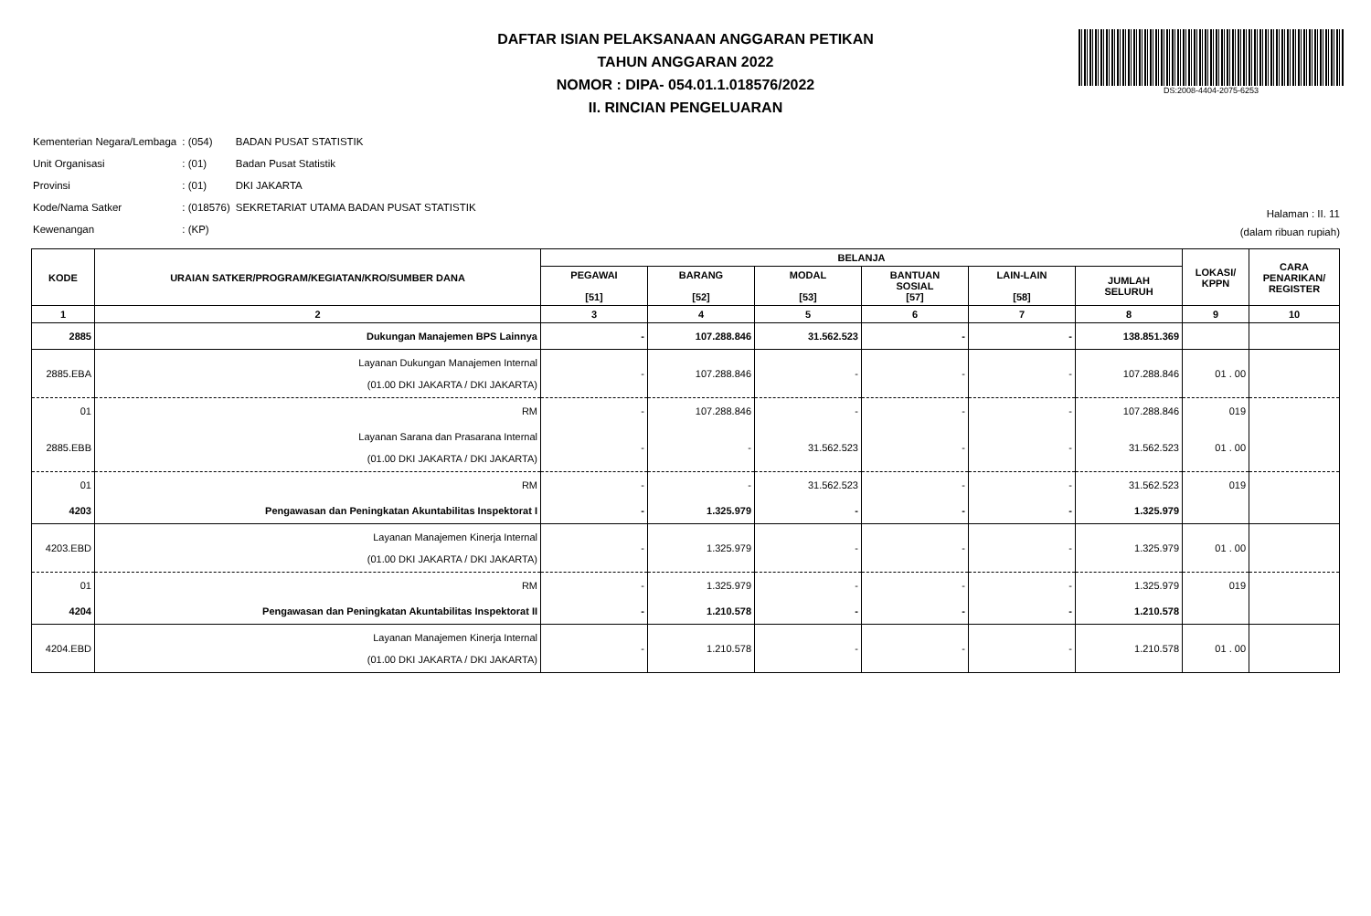DAFTAR ISIAN PELAKSANAAN ANGGARAN PETIKAN
TAHUN ANGGARAN 2022
NOMOR : DIPA- 054.01.1.018576/2022
II. RINCIAN PENGELUARAN
DS:2008-4404-2075-6253
| Kementerian Negara/Lembaga | : (054) | BADAN PUSAT STATISTIK |
| Unit Organisasi | : (01) | Badan Pusat Statistik |
| Provinsi | : (01) | DKI JAKARTA |
| Kode/Nama Satker | : (018576) | SEKRETARIAT UTAMA BADAN PUSAT STATISTIK |
| Kewenangan | : (KP) | |
Halaman : II. 11
(dalam ribuan rupiah)
| KODE | URAIAN SATKER/PROGRAM/KEGIATAN/KRO/SUMBER DANA | BELANJA | | | | | | LOKASI/ KPPN | CARA PENARIKAN/ REGISTER |
| --- | --- | --- | --- | --- | --- | --- | --- | --- | --- |
| | | PEGAWAI [51] | BARANG [52] | MODAL [53] | BANTUAN SOSIAL [57] | LAIN-LAIN [58] | JUMLAH SELURUH | | |
| 1 | 2 | 3 | 4 | 5 | 6 | 7 | 8 | 9 | 10 |
| 2885 | Dukungan Manajemen BPS Lainnya | - | 107.288.846 | 31.562.523 | - | - | 138.851.369 | | |
| 2885.EBA | Layanan Dukungan Manajemen Internal (01.00 DKI JAKARTA / DKI JAKARTA) | - | 107.288.846 | - | - | - | 107.288.846 | 01 . 00 | |
| 01 | RM | - | 107.288.846 | - | - | - | 107.288.846 | 019 | |
| 2885.EBB | Layanan Sarana dan Prasarana Internal (01.00 DKI JAKARTA / DKI JAKARTA) | - | - | 31.562.523 | - | - | 31.562.523 | 01 . 00 | |
| 01 | RM | - | - | 31.562.523 | - | - | 31.562.523 | 019 | |
| 4203 | Pengawasan dan Peningkatan Akuntabilitas Inspektorat I | - | 1.325.979 | - | - | - | 1.325.979 | | |
| 4203.EBD | Layanan Manajemen Kinerja Internal (01.00 DKI JAKARTA / DKI JAKARTA) | - | 1.325.979 | - | - | - | 1.325.979 | 01 . 00 | |
| 01 | RM | - | 1.325.979 | - | - | - | 1.325.979 | 019 | |
| 4204 | Pengawasan dan Peningkatan Akuntabilitas Inspektorat II | - | 1.210.578 | - | - | - | 1.210.578 | | |
| 4204.EBD | Layanan Manajemen Kinerja Internal (01.00 DKI JAKARTA / DKI JAKARTA) | - | 1.210.578 | - | - | - | 1.210.578 | 01 . 00 | |